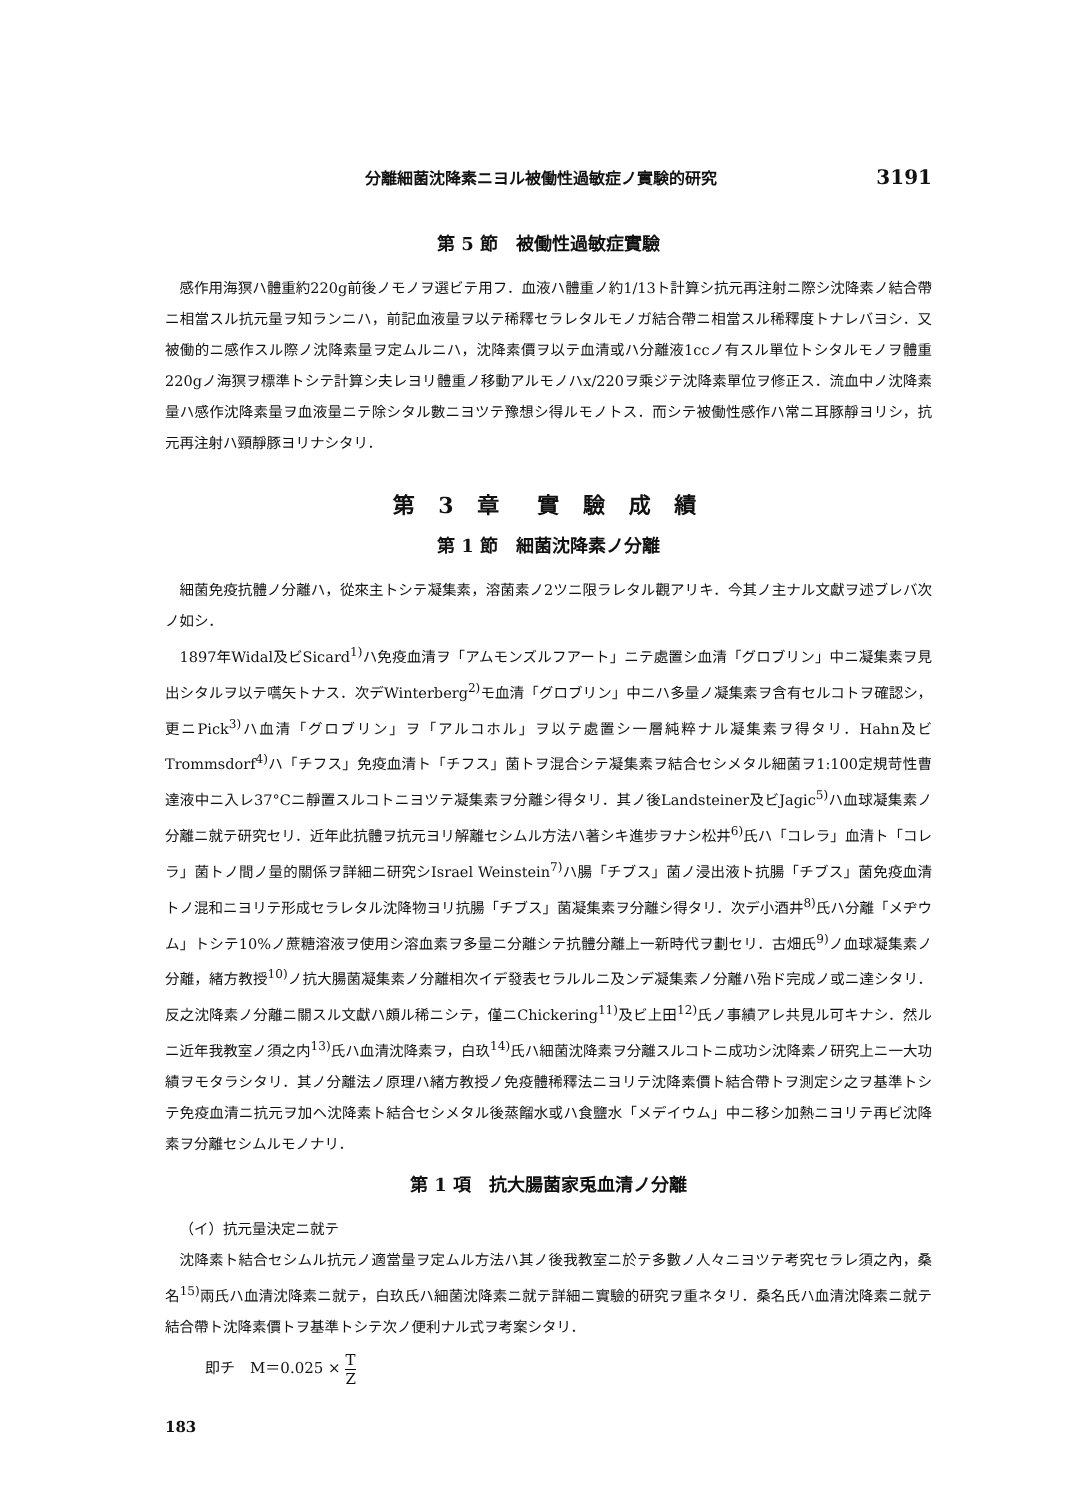分離細菌沈降素ニヨル被働性過敏症ノ實験的研究 3191
第 5 節　被働性過敏症實驗
感作用海猽ハ體重約220g前後ノモノヲ選ビテ用フ．血液ハ體重ノ約1/13ト計算シ抗元再注射ニ際シ沈降素ノ結合帶ニ相當スル抗元量ヲ知ランニハ，前記血液量ヲ以テ稀釋セラレタルモノガ結合帶ニ相當スル稀釋度トナレバヨシ．又被働的ニ感作スル際ノ沈降素量ヲ定ムルニハ，沈降素價ヲ以テ血清或ハ分離液1ccノ有スル單位トシタルモノヲ體重220gノ海猽ヲ標準トシテ計算シ夫レヨリ體重ノ移動アルモノハx/220ヲ乘ジテ沈降素單位ヲ修正ス．流血中ノ沈降素量ハ感作沈降素量ヲ血液量ニテ除シタル數ニヨツテ豫想シ得ルモノトス．而シテ被働性感作ハ常ニ耳豚靜ヨリシ，抗元再注射ハ頸靜豚ヨリナシタリ．
第 3 章　實 驗 成 績
第 1 節　細菌沈降素ノ分離
細菌免疫抗體ノ分離ハ，從來主トシテ凝集素，溶菌素ノ2ツニ限ラレタル觀アリキ．今其ノ主ナル文獻ヲ述ブレバ次ノ如シ．
1897年Widal及ビSicard<sup>1)</sup>ハ免疫血清ヲ「アムモンズルフアート」ニテ處置シ血清「グロブリン」中ニ凝集素ヲ見出シタルヲ以テ嚆矢トナス．次デWinterberg<sup>2)</sup>モ血清「グロブリン」中ニハ多量ノ凝集素ヲ含有セルコトヲ確認シ，更ニPick<sup>3)</sup>ハ血清「グロブリン」ヲ「アルコホル」ヲ以テ處置シ一層純粹ナル凝集素ヲ得タリ．Hahn及ビTrommsdorf<sup>4)</sup>ハ「チフス」免疫血清ト「チフス」菌トヲ混合シテ凝集素ヲ結合セシメタル細菌ヲ1:100定規苛性曹達液中ニ入レ37°Cニ靜置スルコトニヨツテ凝集素ヲ分離シ得タリ．其ノ後Landsteiner及ビJagic<sup>5)</sup>ハ血球凝集素ノ分離ニ就テ研究セリ．近年此抗體ヲ抗元ヨリ解離セシムル方法ハ著シキ進步ヲナシ松井<sup>6)</sup>氏ハ「コレラ」血清ト「コレラ」菌トノ間ノ量的關係ヲ詳細ニ研究シIsrael Weinstein<sup>7)</sup>ハ腸「チブス」菌ノ浸出液ト抗腸「チブス」菌免疫血清トノ混和ニヨリテ形成セラレタル沈降物ヨリ抗腸「チブス」菌凝集素ヲ分離シ得タリ．次デ小酒井<sup>8)</sup>氏ハ分離「メヂウム」トシテ10%ノ蔗糖溶液ヲ使用シ溶血素ヲ多量ニ分離シテ抗體分離上一新時代ヲ劃セリ．古畑氏<sup>9)</sup>ノ血球凝集素ノ分離，緒方教授<sup>10)</sup>ノ抗大腸菌凝集素ノ分離相次イデ發表セラルルニ及ンデ凝集素ノ分離ハ殆ド完成ノ或ニ達シタリ．反之沈降素ノ分離ニ關スル文獻ハ頗ル稀ニシテ，僅ニChickering<sup>11)</sup>及ビ上田<sup>12)</sup>氏ノ事績アレ共見ル可キナシ．然ルニ近年我教室ノ須之内<sup>13)</sup>氏ハ血清沈降素ヲ，白玖<sup>14)</sup>氏ハ細菌沈降素ヲ分離スルコトニ成功シ沈降素ノ研究上ニ一大功績ヲモタラシタリ．其ノ分離法ノ原理ハ緒方教授ノ免疫體稀釋法ニヨリテ沈降素價ト結合帶トヲ測定シ之ヲ基準トシテ免疫血清ニ抗元ヲ加ヘ沈降素ト結合セシメタル後蒸餾水或ハ食鹽水「メデイウム」中ニ移シ加熱ニヨリテ再ビ沈降素ヲ分離セシムルモノナリ．
第 1 項　抗大腸菌家兎血清ノ分離
（イ）抗元量決定ニ就テ
沈降素ト結合セシムル抗元ノ適當量ヲ定ムル方法ハ其ノ後我教室ニ於テ多數ノ人々ニヨツテ考究セラレ須之內，桑名<sup>15)</sup>兩氏ハ血清沈降素ニ就テ，白玖氏ハ細菌沈降素ニ就テ詳細ニ實驗的研究ヲ重ネタリ．桑名氏ハ血清沈降素ニ就テ結合帶ト沈降素價トヲ基準トシテ次ノ便利ナル式ヲ考案シタリ．
即チ　M＝0.025 × T Z
183